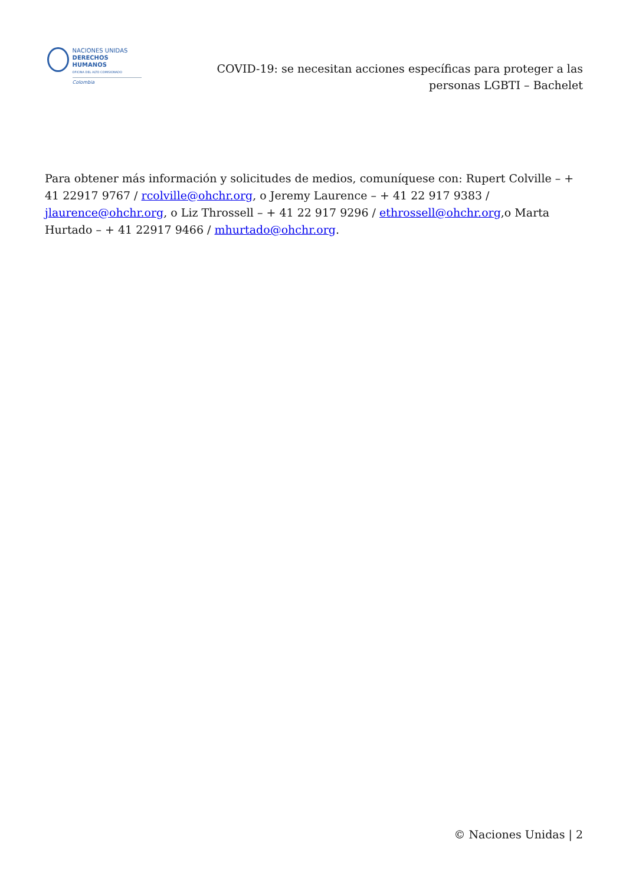NACIONES UNIDAS
DERECHOS HUMANOS
OFICINA DEL ALTO COMISIONADO
Colombia
COVID-19: se necesitan acciones específicas para proteger a las personas LGBTI – Bachelet
Para obtener más información y solicitudes de medios, comuníquese con: Rupert Colville – + 41 22917 9767 / rcolville@ohchr.org, o Jeremy Laurence – + 41 22 917 9383 / jlaurence@ohchr.org, o Liz Throssell – + 41 22 917 9296 / ethrossell@ohchr.org,o Marta Hurtado – + 41 22917 9466 / mhurtado@ohchr.org.
© Naciones Unidas | 2